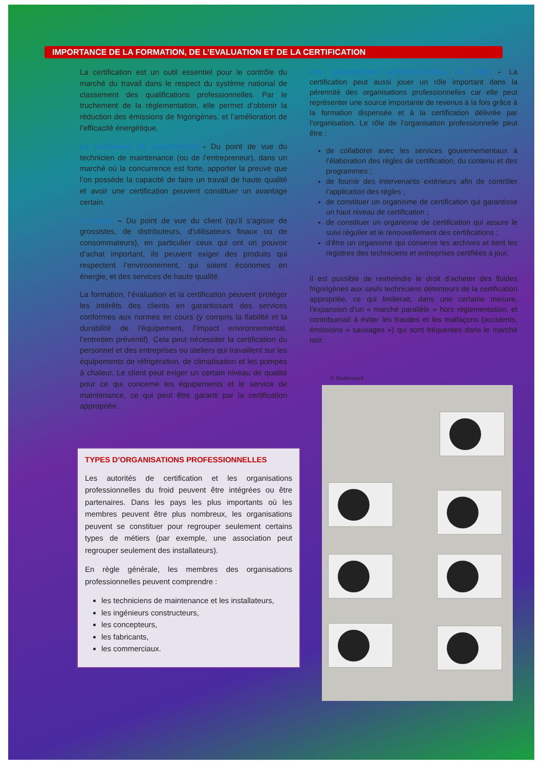IMPORTANCE DE LA FORMATION, DE L’EVALUATION ET DE LA CERTIFICATION
La certification est un outil essentiel pour le contrôle du marché du travail dans le respect du système national de classement des qualifications professionnelles. Par le truchement de la règlementation, elle permet d’obtenir la réduction des émissions de frigorigènes, et l’amélioration de l’efficacité énergétique.
Le technicien de maintenance - Du point de vue du technicien de maintenance (ou de l’entrepreneur), dans un marché où la concurrence est forte, apporter la preuve que l’on possède la capacité de faire un travail de haute qualité et avoir une certification peuvent constituer un avantage certain.
Le client – Du point de vue du client (qu’il s’agisse de grossistes, de distributeurs, d’utilisateurs finaux ou de consommateurs), en particulier ceux qui ont un pouvoir d’achat important, ils peuvent exiger des produits qui respectent l’environnement, qui soient économes en énergie, et des services de haute qualité.
La formation, l’évaluation et la certification peuvent protéger les intérêts des clients en garantissant des services conformes aux normes en cours (y compris la fiabilité et la durabilité de l’équipement, l’impact environnemental, l’entretien préventif). Cela peut nécessiter la certification du personnel et des entreprises ou ateliers qui travaillent sur les équipements de réfrigération, de climatisation et les pompes à chaleur. Le client peut exiger un certain niveau de qualité pour ce qui concerne les équipements et le service de maintenance, ce qui peut être garanti par la certification appropriée.
TYPES D’ORGANISATIONS PROFESSIONNELLES
Les autorités de certification et les organisations professionnelles du froid peuvent être intégrées ou être partenaires. Dans les pays les plus importants où les membres peuvent être plus nombreux, les organisations peuvent se constituer pour regrouper seulement certains types de métiers (par exemple, une association peut regrouper seulement des installateurs).
En règle générale, les membres des organisations professionnelles peuvent comprendre :
les techniciens de maintenance et les installateurs,
les ingénieurs constructeurs,
les concepteurs,
les fabricants,
les commerciaux.
Les organisations professionnelles du froid - La certification peut aussi jouer un rôle important dans la pérennité des organisations professionnelles car elle peut représenter une source importante de revenus à la fois grâce à la formation dispensée et à la certification délivrée par l’organisation. Le rôle de l’organisation professionnelle peut être :
de collaborer avec les services gouvernementaux à l’élaboration des règles de certification, du contenu et des programmes ;
de fournir des intervenants extérieurs afin de contrôler l’application des règles ;
de constituer un organisme de certification qui garantisse un haut niveau de certification ;
de constituer un organisme de certification qui assure le suivi régulier et le renouvellement des certifications ;
d’être un organisme qui conserve les archives et tient les registres des techniciens et entreprises certifiées à jour.
Il est possible de restreindre le droit d’acheter des fluides frigorigènes aux seuls techniciens détenteurs de la certification appropriée, ce qui limiterait, dans une certaine mesure, l’expansion d’un « marché parallèle » hors règlementation, et contribuerait à éviter les fraudes et les malfaçons (accidents, émissions « sauvages ») qui sont fréquentes dans le marché noir.
© Shutterstock